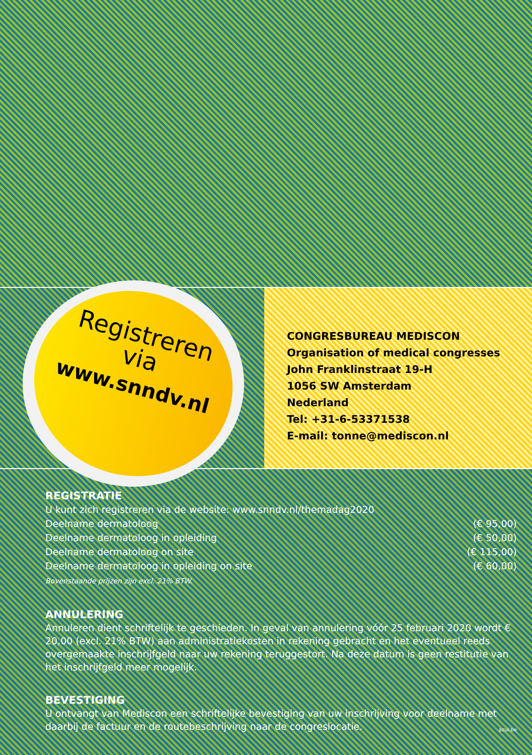Registreren
via
www.snndv.nl
CONGRESBUREAU MEDISCON
Organisation of medical congresses
John Franklinstraat 19-H
1056 SW Amsterdam
Nederland
Tel: +31-6-53371538
E-mail: tonne@mediscon.nl
REGISTRATIE
U kunt zich registreren via de website: www.snndv.nl/themadag2020
Deelname dermatoloog (€ 95,00)
Deelname dermatoloog in opleiding (€ 50,00)
Deelname dermatoloog on site (€ 115,00)
Deelname dermatoloog in opleiding on site (€ 60,00)
Bovenstaande prijzen zijn excl. 21% BTW.
ANNULERING
Annuleren dient schriftelijk te geschieden. In geval van annulering vóór 25 februari 2020 wordt € 20,00 (excl. 21% BTW) aan administratiekosten in rekening gebracht en het eventueel reeds overgemaakte inschrijfgeld naar uw rekening teruggestort. Na deze datum is geen restitutie van het inschrijfgeld meer mogelijk.
BEVESTIGING
U ontvangt van Mediscon een schriftelijke bevestiging van uw inschrijving voor deelname met daarbij de factuur en de routebeschrijving naar de congreslocatie.
azul.be